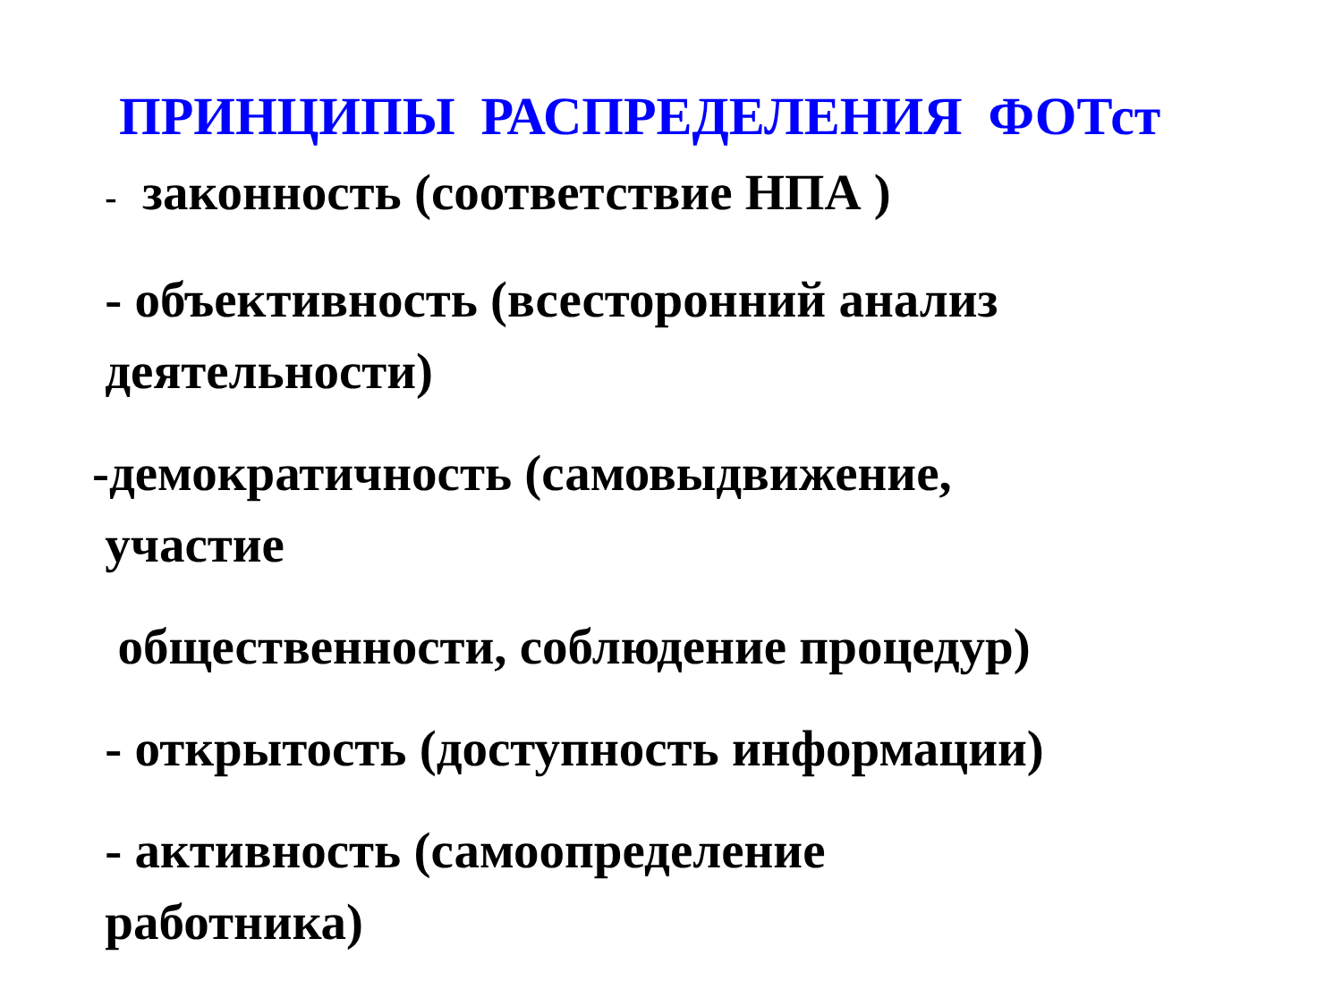ПРИНЦИПЫ РАСПРЕДЕЛЕНИЯ ФОТст
- законность (соответствие НПА )
- объективность (всесторонний анализ
деятельности)
-демократичность (самовыдвижение,
участие
общественности, соблюдение процедур)
- открытость (доступность информации)
- активность (самоопределение
работника)